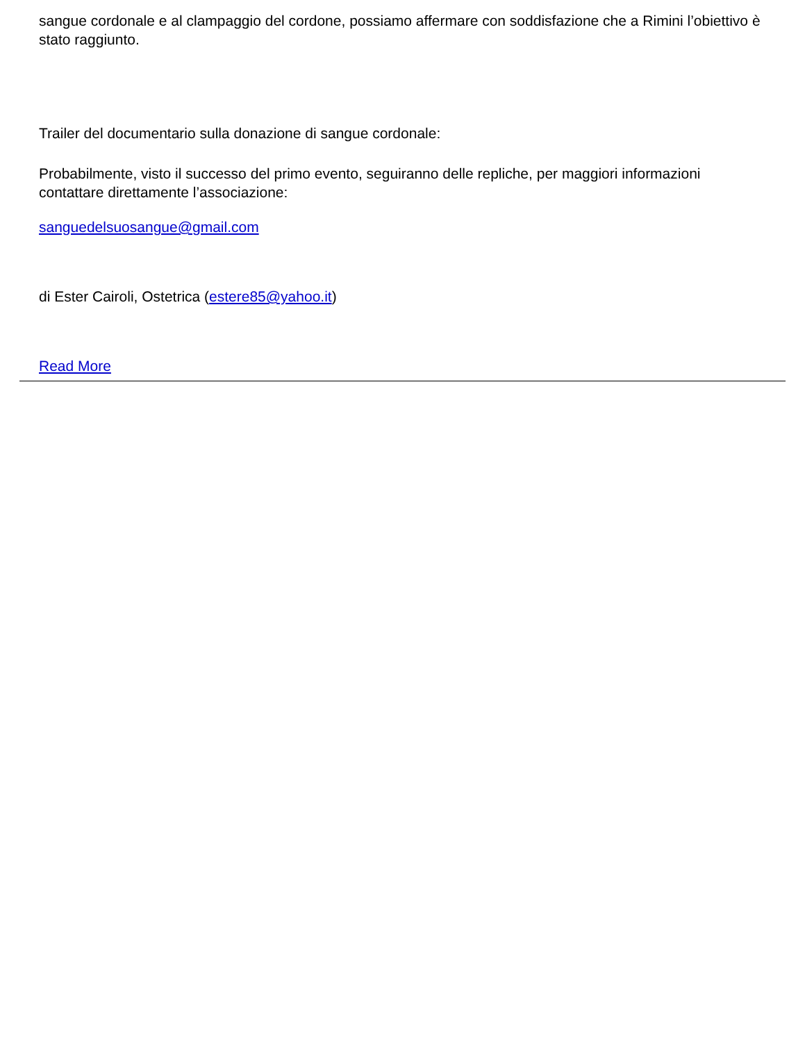sangue cordonale e al clampaggio del cordone, possiamo affermare con soddisfazione che a Rimini l’obiettivo è stato raggiunto.
Trailer del documentario sulla donazione di sangue cordonale:
Probabilmente, visto il successo del primo evento, seguiranno delle repliche, per maggiori informazioni contattare direttamente l’associazione:
sanguedelsuosangue@gmail.com
di Ester Cairoli, Ostetrica (estere85@yahoo.it)
Read More